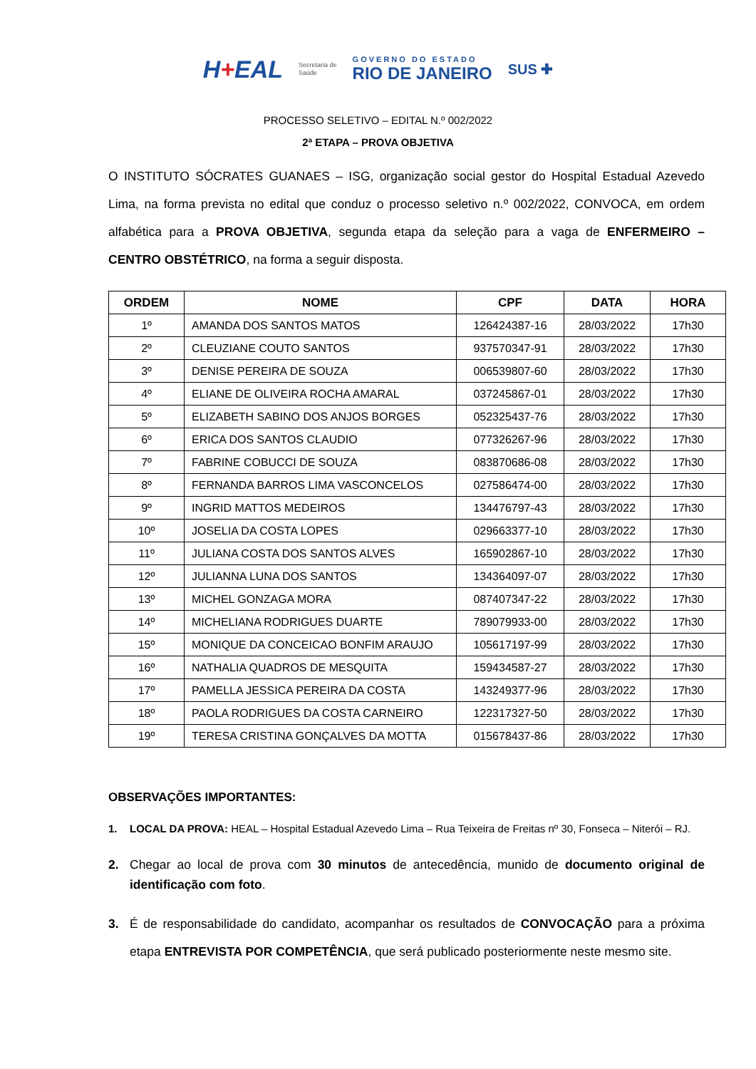H+EAL
Secretaria de
Saúde
GOVERNO DO ESTADO
RIO DE JANEIRO
SUS ✚
PROCESSO SELETIVO – EDITAL N.º 002/2022
2ª ETAPA – PROVA OBJETIVA
O INSTITUTO SÓCRATES GUANAES – ISG, organização social gestor do Hospital Estadual Azevedo Lima, na forma prevista no edital que conduz o processo seletivo n.º 002/2022, CONVOCA, em ordem alfabética para a PROVA OBJETIVA, segunda etapa da seleção para a vaga de ENFERMEIRO – CENTRO OBSTÉTRICO, na forma a seguir disposta.
| ORDEM | NOME | CPF | DATA | HORA |
| --- | --- | --- | --- | --- |
| 1º | AMANDA DOS SANTOS MATOS | 126424387-16 | 28/03/2022 | 17h30 |
| 2º | CLEUZIANE COUTO SANTOS | 937570347-91 | 28/03/2022 | 17h30 |
| 3º | DENISE PEREIRA DE SOUZA | 006539807-60 | 28/03/2022 | 17h30 |
| 4º | ELIANE DE OLIVEIRA ROCHA AMARAL | 037245867-01 | 28/03/2022 | 17h30 |
| 5º | ELIZABETH SABINO DOS ANJOS BORGES | 052325437-76 | 28/03/2022 | 17h30 |
| 6º | ERICA DOS SANTOS CLAUDIO | 077326267-96 | 28/03/2022 | 17h30 |
| 7º | FABRINE COBUCCI DE SOUZA | 083870686-08 | 28/03/2022 | 17h30 |
| 8º | FERNANDA BARROS LIMA VASCONCELOS | 027586474-00 | 28/03/2022 | 17h30 |
| 9º | INGRID MATTOS MEDEIROS | 134476797-43 | 28/03/2022 | 17h30 |
| 10º | JOSELIA DA COSTA LOPES | 029663377-10 | 28/03/2022 | 17h30 |
| 11º | JULIANA COSTA DOS SANTOS ALVES | 165902867-10 | 28/03/2022 | 17h30 |
| 12º | JULIANNA LUNA DOS SANTOS | 134364097-07 | 28/03/2022 | 17h30 |
| 13º | MICHEL GONZAGA MORA | 087407347-22 | 28/03/2022 | 17h30 |
| 14º | MICHELIANA RODRIGUES DUARTE | 789079933-00 | 28/03/2022 | 17h30 |
| 15º | MONIQUE DA CONCEICAO BONFIM ARAUJO | 105617197-99 | 28/03/2022 | 17h30 |
| 16º | NATHALIA QUADROS DE MESQUITA | 159434587-27 | 28/03/2022 | 17h30 |
| 17º | PAMELLA JESSICA PEREIRA DA COSTA | 143249377-96 | 28/03/2022 | 17h30 |
| 18º | PAOLA RODRIGUES DA COSTA CARNEIRO | 122317327-50 | 28/03/2022 | 17h30 |
| 19º | TERESA CRISTINA GONÇALVES DA MOTTA | 015678437-86 | 28/03/2022 | 17h30 |
OBSERVAÇÕES IMPORTANTES:
1. LOCAL DA PROVA: HEAL – Hospital Estadual Azevedo Lima – Rua Teixeira de Freitas nº 30, Fonseca – Niterói – RJ.
2. Chegar ao local de prova com 30 minutos de antecedência, munido de documento original de identificação com foto.
3. É de responsabilidade do candidato, acompanhar os resultados de CONVOCAÇÃO para a próxima etapa ENTREVISTA POR COMPETÊNCIA, que será publicado posteriormente neste mesmo site.